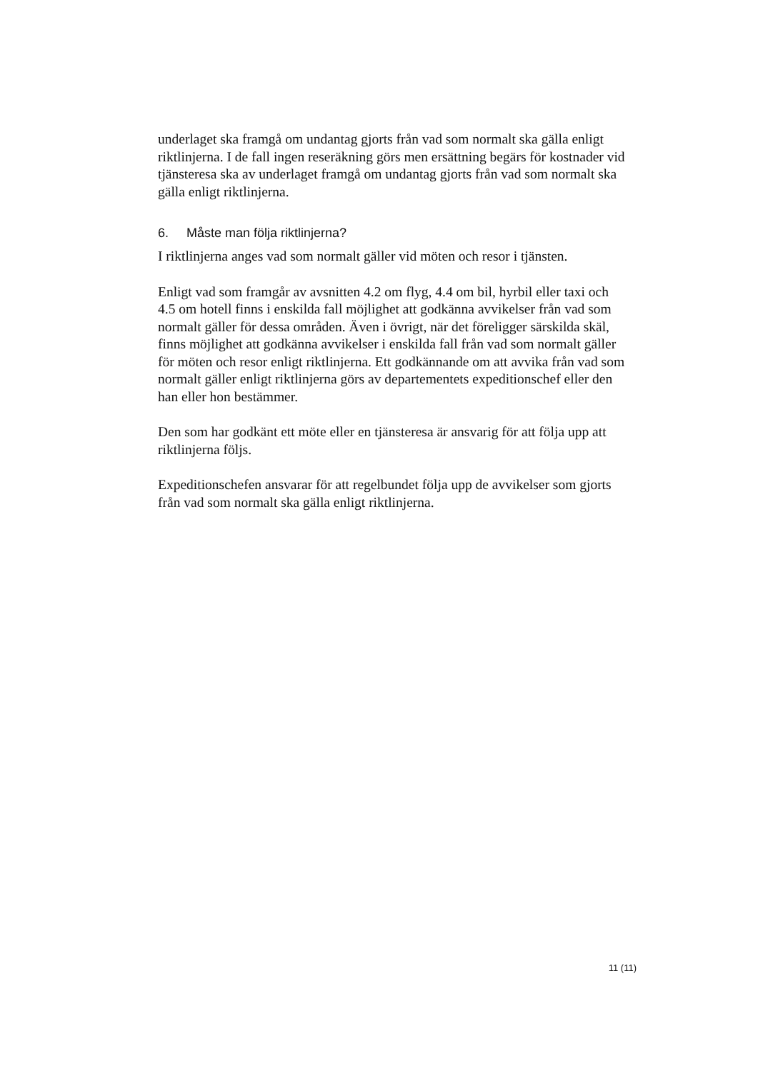underlaget ska framgå om undantag gjorts från vad som normalt ska gälla enligt riktlinjerna. I de fall ingen reseräkning görs men ersättning begärs för kostnader vid tjänsteresa ska av underlaget framgå om undantag gjorts från vad som normalt ska gälla enligt riktlinjerna.
6. Måste man följa riktlinjerna?
I riktlinjerna anges vad som normalt gäller vid möten och resor i tjänsten.
Enligt vad som framgår av avsnitten 4.2 om flyg, 4.4 om bil, hyrbil eller taxi och 4.5 om hotell finns i enskilda fall möjlighet att godkänna avvikelser från vad som normalt gäller för dessa områden. Även i övrigt, när det föreligger särskilda skäl, finns möjlighet att godkänna avvikelser i enskilda fall från vad som normalt gäller för möten och resor enligt riktlinjerna. Ett godkännande om att avvika från vad som normalt gäller enligt riktlinjerna görs av departementets expeditionschef eller den han eller hon bestämmer.
Den som har godkänt ett möte eller en tjänsteresa är ansvarig för att följa upp att riktlinjerna följs.
Expeditionschefen ansvarar för att regelbundet följa upp de avvikelser som gjorts från vad som normalt ska gälla enligt riktlinjerna.
11 (11)